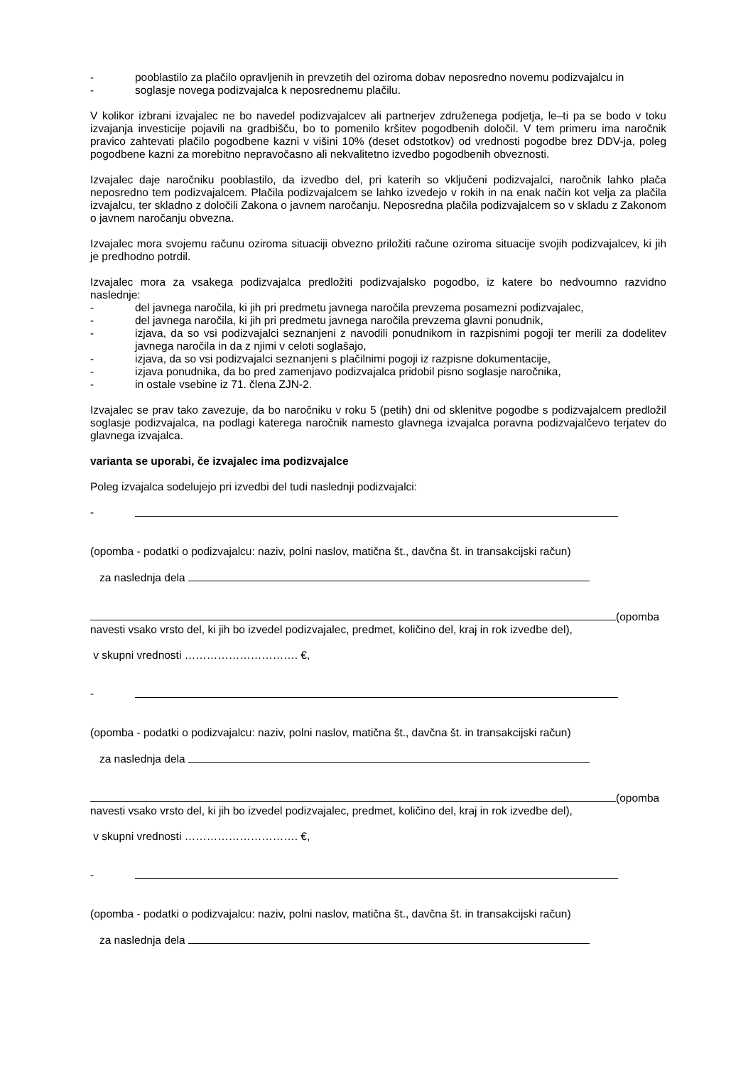- pooblastilo za plačilo opravljenih in prevzetih del oziroma dobav neposredno novemu podizvajalcu in
- soglasje novega podizvajalca k neposrednemu plačilu.
V kolikor izbrani izvajalec ne bo navedel podizvajalcev ali partnerjev združenega podjetja, le–ti pa se bodo v toku izvajanja investicije pojavili na gradbišču, bo to pomenilo kršitev pogodbenih določil. V tem primeru ima naročnik pravico zahtevati plačilo pogodbene kazni v višini 10% (deset odstotkov) od vrednosti pogodbe brez DDV-ja, poleg pogodbene kazni za morebitno nepravočasno ali nekvalitetno izvedbo pogodbenih obveznosti.
Izvajalec daje naročniku pooblastilo, da izvedbo del, pri katerih so vključeni podizvajalci, naročnik lahko plača neposredno tem podizvajalcem. Plačila podizvajalcem se lahko izvedejo v rokih in na enak način kot velja za plačila izvajalcu, ter skladno z določili Zakona o javnem naročanju. Neposredna plačila podizvajalcem so v skladu z Zakonom o javnem naročanju obvezna.
Izvajalec mora svojemu računu oziroma situaciji obvezno priložiti račune oziroma situacije svojih podizvajalcev, ki jih je predhodno potrdil.
Izvajalec mora za vsakega podizvajalca predložiti podizvajalsko pogodbo, iz katere bo nedvoumno razvidno naslednje:
- del javnega naročila, ki jih pri predmetu javnega naročila prevzema posamezni podizvajalec,
- del javnega naročila, ki jih pri predmetu javnega naročila prevzema glavni ponudnik,
- izjava, da so vsi podizvajalci seznanjeni z navodili ponudnikom in razpisnimi pogoji ter merili za dodelitev javnega naročila in da z njimi v celoti soglašajo,
- izjava, da so vsi podizvajalci seznanjeni s plačilnimi pogoji iz razpisne dokumentacije,
- izjava ponudnika, da bo pred zamenjavo podizvajalca pridobil pisno soglasje naročnika,
- in ostale vsebine iz 71. člena ZJN-2.
Izvajalec se prav tako zavezuje, da bo naročniku v roku 5 (petih) dni od sklenitve pogodbe s podizvajalcem predložil soglasje podizvajalca, na podlagi katerega naročnik namesto glavnega izvajalca poravna podizvajalčevo terjatev do glavnega izvajalca.
varianta se uporabi, če izvajalec ima podizvajalce
Poleg izvajalca sodelujejo pri izvedbi del tudi naslednji podizvajalci:
-
(opomba - podatki o podizvajalcu: naziv, polni naslov, matična št., davčna št. in transakcijski račun)
za naslednja dela
(opomba navesti vsako vrsto del, ki jih bo izvedel podizvajalec, predmet, količino del, kraj in rok izvedbe del),
v skupni vrednosti …………………………. €,
-
(opomba - podatki o podizvajalcu: naziv, polni naslov, matična št., davčna št. in transakcijski račun)
za naslednja dela
(opomba navesti vsako vrsto del, ki jih bo izvedel podizvajalec, predmet, količino del, kraj in rok izvedbe del),
v skupni vrednosti …………………………. €,
-
(opomba - podatki o podizvajalcu: naziv, polni naslov, matična št., davčna št. in transakcijski račun)
za naslednja dela